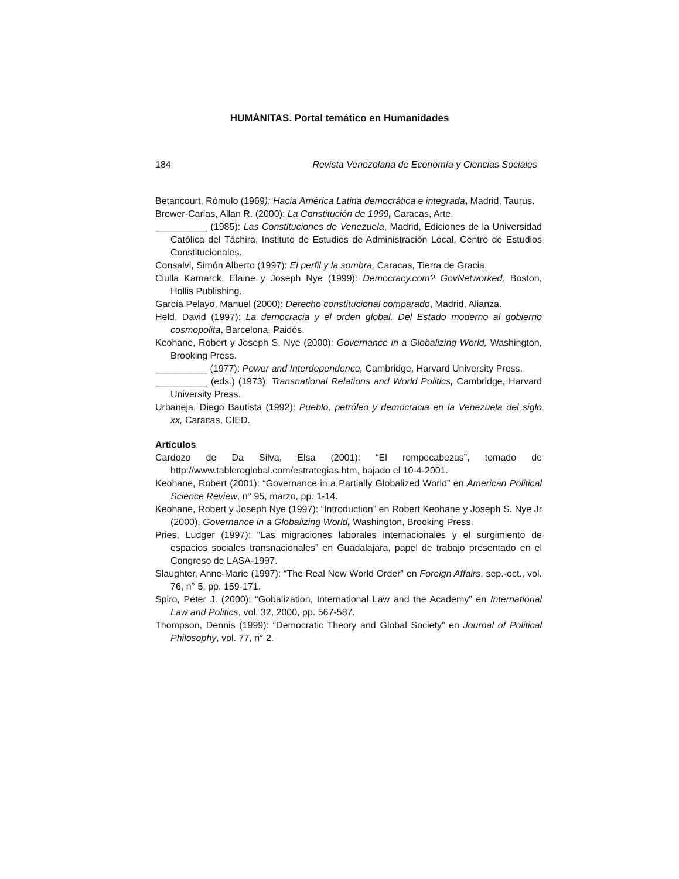HUMÁNITAS. Portal temático en Humanidades
184 Revista Venezolana de Economía y Ciencias Sociales
Betancourt, Rómulo (1969): Hacia América Latina democrática e integrada, Madrid, Taurus.
Brewer-Carias, Allan R. (2000): La Constitución de 1999, Caracas, Arte.
__________ (1985): Las Constituciones de Venezuela, Madrid, Ediciones de la Universidad Católica del Táchira, Instituto de Estudios de Administración Local, Centro de Estudios Constitucionales.
Consalvi, Simón Alberto (1997): El perfil y la sombra, Caracas, Tierra de Gracia.
Ciulla Karnarck, Elaine y Joseph Nye (1999): Democracy.com? GovNetworked, Boston, Hollis Publishing.
García Pelayo, Manuel (2000): Derecho constitucional comparado, Madrid, Alianza.
Held, David (1997): La democracia y el orden global. Del Estado moderno al gobierno cosmopolita, Barcelona, Paidós.
Keohane, Robert y Joseph S. Nye (2000): Governance in a Globalizing World, Washington, Brooking Press.
__________ (1977): Power and Interdependence, Cambridge, Harvard University Press.
__________ (eds.) (1973): Transnational Relations and World Politics, Cambridge, Harvard University Press.
Urbaneja, Diego Bautista (1992): Pueblo, petróleo y democracia en la Venezuela del siglo xx, Caracas, CIED.
Artículos
Cardozo de Da Silva, Elsa (2001): “El rompecabezas”, tomado de http://www.tableroglobal.com/estrategias.htm, bajado el 10-4-2001.
Keohane, Robert (2001): “Governance in a Partially Globalized World” en American Political Science Review, n° 95, marzo, pp. 1-14.
Keohane, Robert y Joseph Nye (1997): “Introduction” en Robert Keohane y Joseph S. Nye Jr (2000), Governance in a Globalizing World, Washington, Brooking Press.
Pries, Ludger (1997): “Las migraciones laborales internacionales y el surgimiento de espacios sociales transnacionales” en Guadalajara, papel de trabajo presentado en el Congreso de LASA-1997.
Slaughter, Anne-Marie (1997): “The Real New World Order” en Foreign Affairs, sep.-oct., vol. 76, n° 5, pp. 159-171.
Spiro, Peter J. (2000): “Gobalization, International Law and the Academy” en International Law and Politics, vol. 32, 2000, pp. 567-587.
Thompson, Dennis (1999): “Democratic Theory and Global Society” en Journal of Political Philosophy, vol. 77, n° 2.